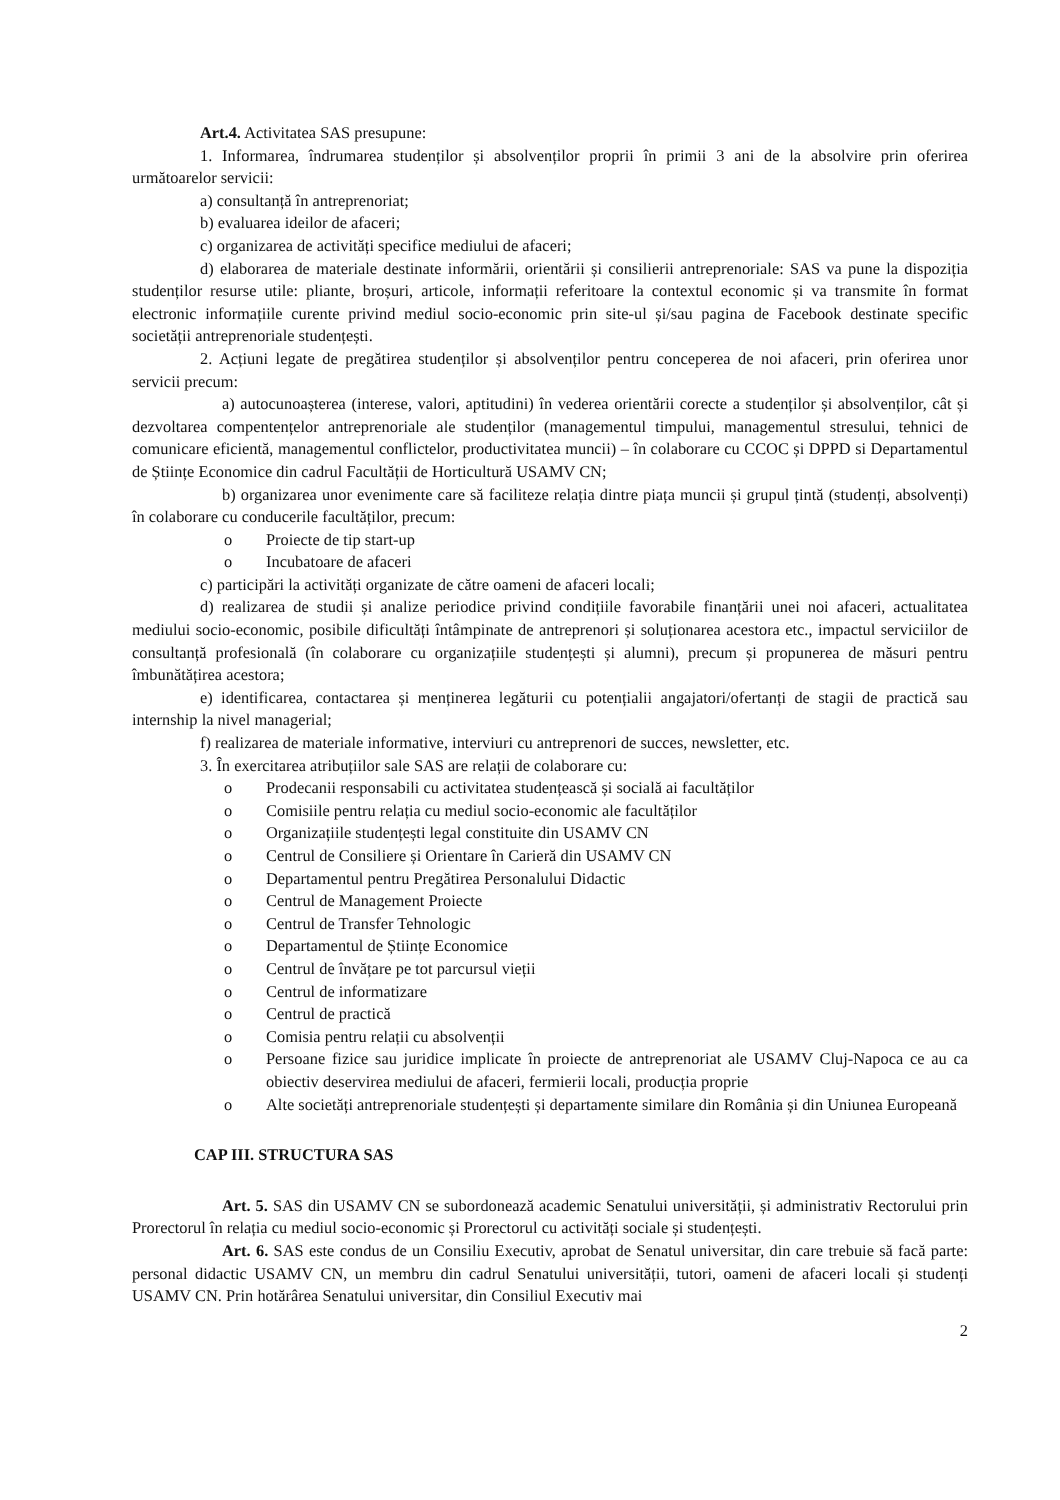Art.4. Activitatea SAS presupune:
1. Informarea, îndrumarea studenților și absolvenților proprii în primii 3 ani de la absolvire prin oferirea următoarelor servicii:
a) consultanță în antreprenoriat;
b) evaluarea ideilor de afaceri;
c) organizarea de activități specifice mediului de afaceri;
d) elaborarea de materiale destinate informării, orientării și consilierii antreprenoriale: SAS va pune la dispoziția studenților resurse utile: pliante, broșuri, articole, informații referitoare la contextul economic și va transmite în format electronic informațiile curente privind mediul socio-economic prin site-ul și/sau pagina de Facebook destinate specific societății antreprenoriale studențești.
2. Acțiuni legate de pregătirea studenților și absolvenților pentru conceperea de noi afaceri, prin oferirea unor servicii precum:
a) autocunoașterea (interese, valori, aptitudini) în vederea orientării corecte a studenților și absolvenților, cât și dezvoltarea compentențelor antreprenoriale ale studenților (managementul timpului, managementul stresului, tehnici de comunicare eficientă, managementul conflictelor, productivitatea muncii) – în colaborare cu CCOC și DPPD si Departamentul de Științe Economice din cadrul Facultății de Horticultură USAMV CN;
b) organizarea unor evenimente care să faciliteze relația dintre piața muncii și grupul țintă (studenți, absolvenți) în colaborare cu conducerile facultăților, precum:
o Proiecte de tip start-up
o Incubatoare de afaceri
c) participări la activități organizate de către oameni de afaceri locali;
d) realizarea de studii și analize periodice privind condițiile favorabile finanțării unei noi afaceri, actualitatea mediului socio-economic, posibile dificultăți întâmpinate de antreprenori și soluționarea acestora etc., impactul serviciilor de consultanță profesională (în colaborare cu organizațiile studențești și alumni), precum și propunerea de măsuri pentru îmbunătățirea acestora;
e) identificarea, contactarea și menținerea legăturii cu potențialii angajatori/ofertanți de stagii de practică sau internship la nivel managerial;
f) realizarea de materiale informative, interviuri cu antreprenori de succes, newsletter, etc.
3. În exercitarea atribuțiilor sale SAS are relații de colaborare cu:
o Prodecanii responsabili cu activitatea studențească și socială ai facultăților
o Comisiile pentru relația cu mediul socio-economic ale facultăților
o Organizațiile studențești legal constituite din USAMV CN
o Centrul de Consiliere și Orientare în Carieră din USAMV CN
o Departamentul pentru Pregătirea Personalului Didactic
o Centrul de Management Proiecte
o Centrul de Transfer Tehnologic
o Departamentul de Științe Economice
o Centrul de învățare pe tot parcursul vieții
o Centrul de informatizare
o Centrul de practică
o Comisia pentru relații cu absolvenții
o Persoane fizice sau juridice implicate în proiecte de antreprenoriat ale USAMV Cluj-Napoca ce au ca obiectiv deservirea mediului de afaceri, fermierii locali, producția proprie
o Alte societăți antreprenoriale studențești și departamente similare din România și din Uniunea Europeană
CAP III. STRUCTURA SAS
Art. 5. SAS din USAMV CN se subordonează academic Senatului universității, și administrativ Rectorului prin Prorectorul în relația cu mediul socio-economic și Prorectorul cu activități sociale și studențești.
Art. 6. SAS este condus de un Consiliu Executiv, aprobat de Senatul universitar, din care trebuie să facă parte: personal didactic USAMV CN, un membru din cadrul Senatului universității, tutori, oameni de afaceri locali și studenți USAMV CN. Prin hotărârea Senatului universitar, din Consiliul Executiv mai
2